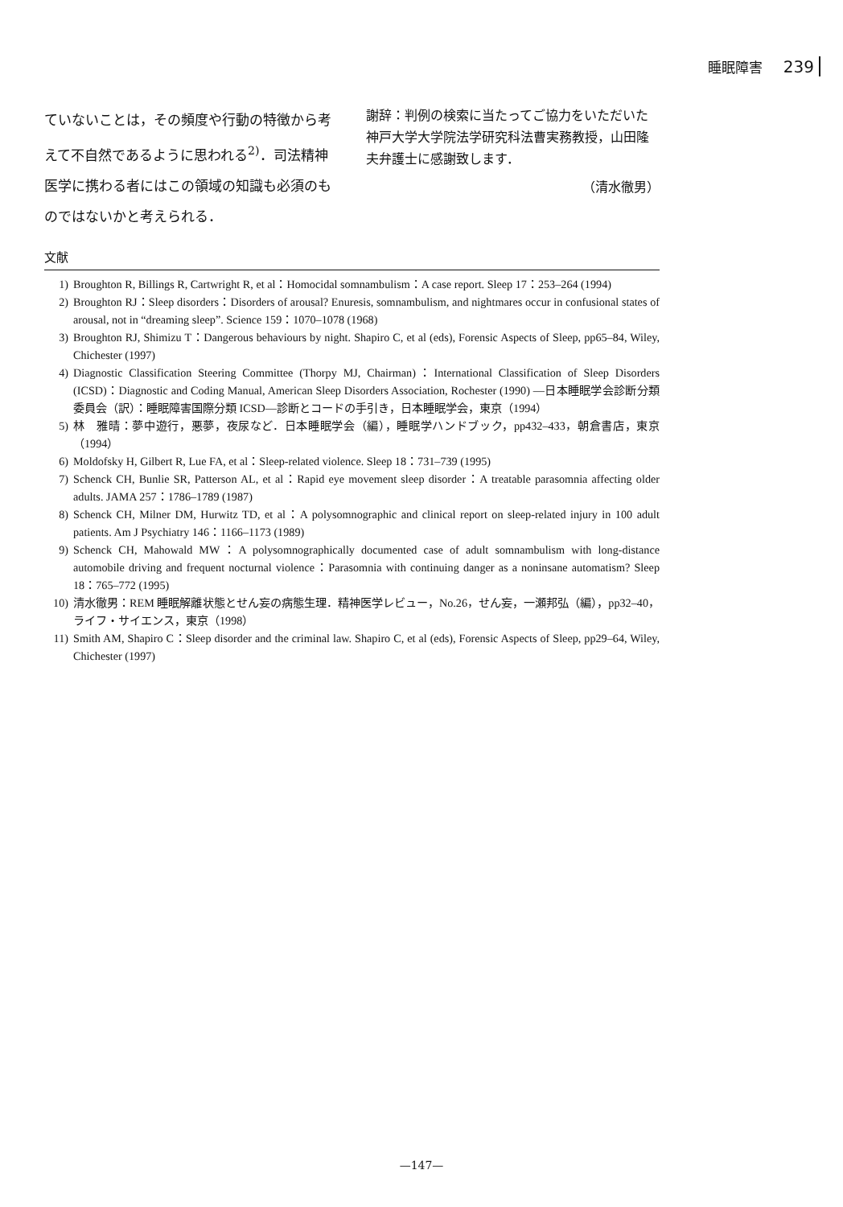睡眠障害 239
ていないことは，その頻度や行動の特徴から考えて不自然であるように思われる<sup>2)</sup>．司法精神医学に携わる者にはこの領域の知識も必須のものではないかと考えられる．
謝辞：判例の検索に当たってご協力をいただいた神戸大学大学院法学研究科法曹実務教授，山田隆夫弁護士に感謝致します．
（清水徹男）
文献
1) Broughton R, Billings R, Cartwright R, et al：Homocidal somnambulism：A case report. Sleep 17：253–264 (1994)
2) Broughton RJ：Sleep disorders：Disorders of arousal? Enuresis, somnambulism, and nightmares occur in confusional states of arousal, not in “dreaming sleep”. Science 159：1070–1078 (1968)
3) Broughton RJ, Shimizu T：Dangerous behaviours by night. Shapiro C, et al (eds), Forensic Aspects of Sleep, pp65–84, Wiley, Chichester (1997)
4) Diagnostic Classification Steering Committee (Thorpy MJ, Chairman)：International Classification of Sleep Disorders (ICSD)：Diagnostic and Coding Manual, American Sleep Disorders Association, Rochester (1990) —日本睡眠学会診断分類委員会（訳）：睡眠障害国際分類 ICSD—診断とコードの手引き，日本睡眠学会，東京（1994）
5) 林　雅晴：夢中遊行，悪夢，夜尿など．日本睡眠学会（編），睡眠学ハンドブック，pp432–433，朝倉書店，東京（1994）
6) Moldofsky H, Gilbert R, Lue FA, et al：Sleep-related violence. Sleep 18：731–739 (1995)
7) Schenck CH, Bunlie SR, Patterson AL, et al：Rapid eye movement sleep disorder：A treatable parasomnia affecting older adults. JAMA 257：1786–1789 (1987)
8) Schenck CH, Milner DM, Hurwitz TD, et al：A polysomnographic and clinical report on sleep-related injury in 100 adult patients. Am J Psychiatry 146：1166–1173 (1989)
9) Schenck CH, Mahowald MW：A polysomnographically documented case of adult somnambulism with long-distance automobile driving and frequent nocturnal violence：Parasomnia with continuing danger as a noninsane automatism? Sleep 18：765–772 (1995)
10) 清水徹男：REM 睡眠解離状態とせん妄の病態生理．精神医学レビュー，No.26，せん妄，一瀬邦弘（編），pp32–40，ライフ・サイエンス，東京（1998）
11) Smith AM, Shapiro C：Sleep disorder and the criminal law. Shapiro C, et al (eds), Forensic Aspects of Sleep, pp29–64, Wiley, Chichester (1997)
—147—